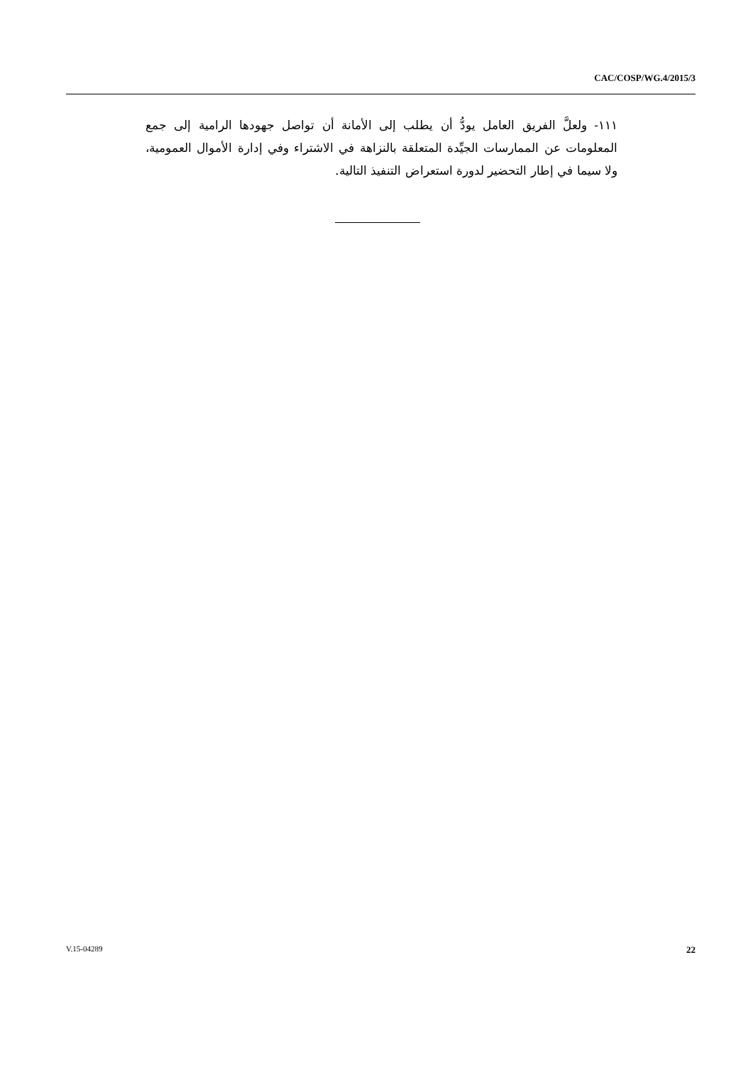CAC/COSP/WG.4/2015/3
١١١- ولعلَّ الفريق العامل يودُّ أن يطلب إلى الأمانة أن تواصل جهودها الرامية إلى جمع المعلومات عن الممارسات الجيِّدة المتعلقة بالنزاهة في الاشتراء وفي إدارة الأموال العمومية، ولا سيما في إطار التحضير لدورة استعراض التنفيذ التالية.
V.15-04289 22